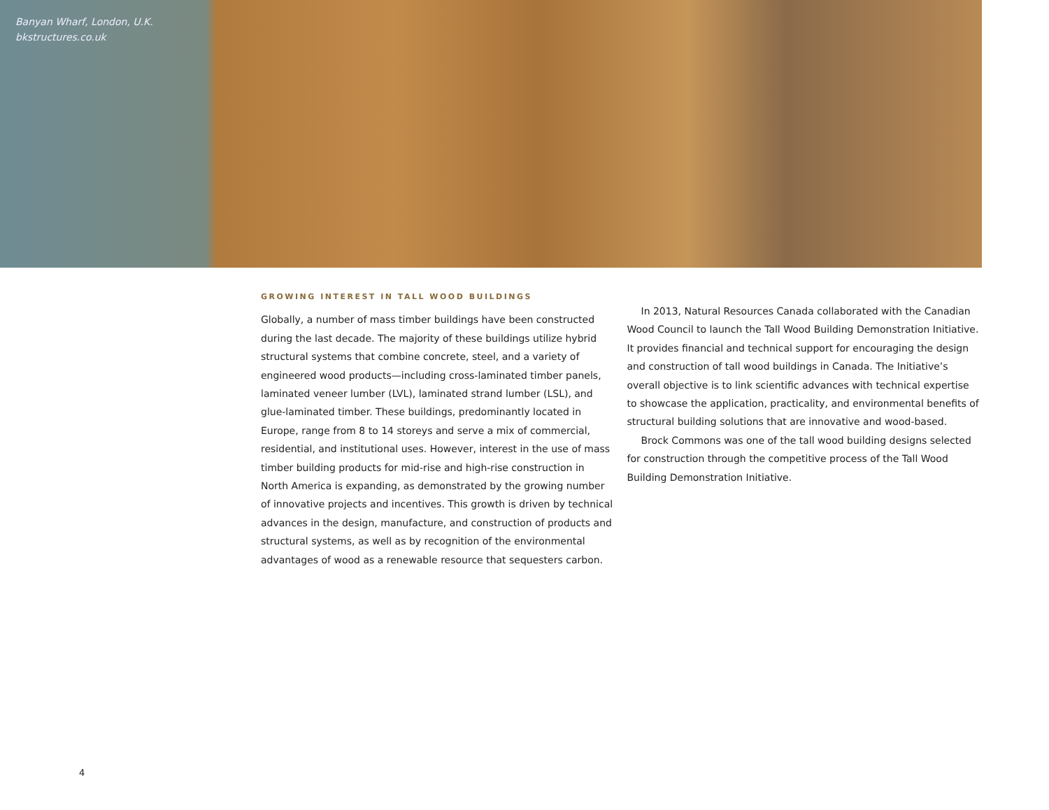Banyan Wharf, London, U.K.
bkstructures.co.uk
GROWING INTEREST IN TALL WOOD BUILDINGS
Globally, a number of mass timber buildings have been constructed during the last decade. The majority of these buildings utilize hybrid structural systems that combine concrete, steel, and a variety of engineered wood products—including cross-laminated timber panels, laminated veneer lumber (LVL), laminated strand lumber (LSL), and glue-laminated timber. These buildings, predominantly located in Europe, range from 8 to 14 storeys and serve a mix of commercial, residential, and institutional uses. However, interest in the use of mass timber building products for mid-rise and high-rise construction in North America is expanding, as demonstrated by the growing number of innovative projects and incentives. This growth is driven by technical advances in the design, manufacture, and construction of products and structural systems, as well as by recognition of the environmental advantages of wood as a renewable resource that sequesters carbon.
In 2013, Natural Resources Canada collaborated with the Canadian Wood Council to launch the Tall Wood Building Demonstration Initiative. It provides financial and technical support for encouraging the design and construction of tall wood buildings in Canada. The Initiative’s overall objective is to link scientific advances with technical expertise to showcase the application, practicality, and environmental benefits of structural building solutions that are innovative and wood-based.
Brock Commons was one of the tall wood building designs selected for construction through the competitive process of the Tall Wood Building Demonstration Initiative.
4